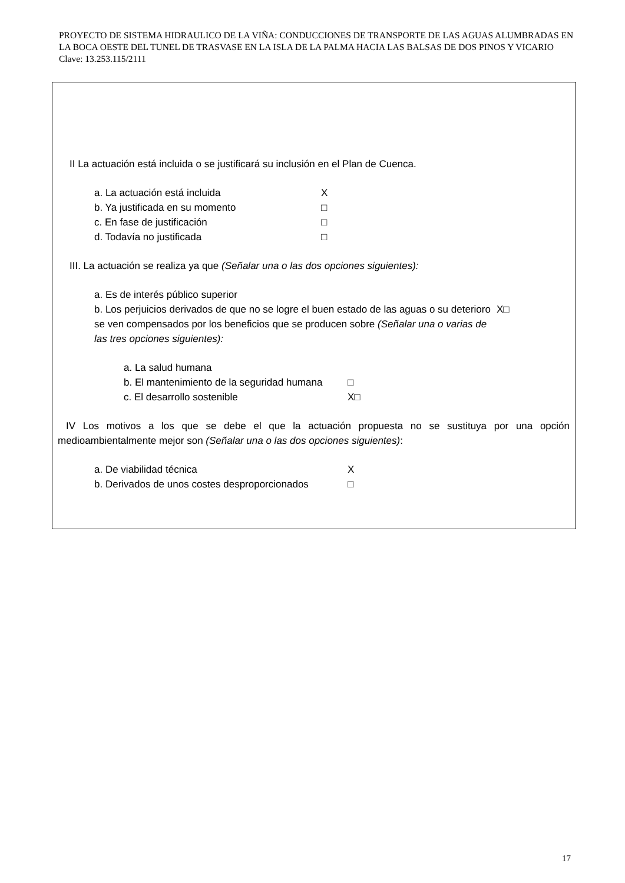PROYECTO DE SISTEMA HIDRAULICO DE LA VIÑA: CONDUCCIONES DE TRANSPORTE DE LAS AGUAS ALUMBRADAS EN LA BOCA OESTE DEL TUNEL DE TRASVASE EN LA ISLA DE LA PALMA HACIA LAS BALSAS DE DOS PINOS Y VICARIO Clave: 13.253.115/2111
II La actuación está incluida o se justificará su inclusión en el Plan de Cuenca.
a. La actuación está incluida X
b. Ya justificada en su momento □
c. En fase de justificación □
d. Todavía no justificada □
III. La actuación se realiza ya que (Señalar una o las dos opciones siguientes):
a. Es de interés público superior
b. Los perjuicios derivados de que no se logre el buen estado de las aguas o su deterioro se ven compensados por los beneficios que se producen sobre (Señalar una o varias de las tres opciones siguientes): X□
a. La salud humana
b. El mantenimiento de la seguridad humana □
c. El desarrollo sostenible X□
IV Los motivos a los que se debe el que la actuación propuesta no se sustituya por una opción medioambientalmente mejor son (Señalar una o las dos opciones siguientes):
a. De viabilidad técnica X
b. Derivados de unos costes desproporcionados □
17